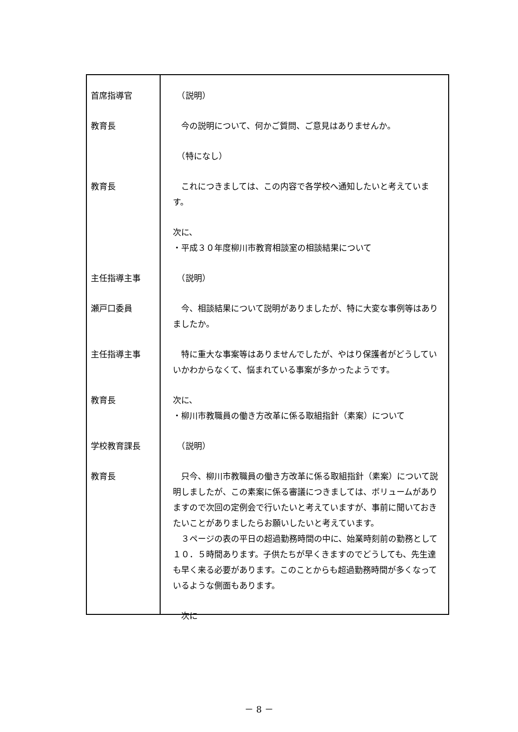| 首席指導官 | （説明） |
| 教育長 | 今の説明について、何かご質問、ご意見はありませんか。 |
| | （特になし） |
| 教育長 | これにつきましては、この内容で各学校へ通知したいと考えています。 |
| | 次に、 ・平成３０年度柳川市教育相談室の相談結果について |
| 主任指導主事 | （説明） |
| 瀬戸口委員 | 今、相談結果について説明がありましたが、特に大変な事例等はありましたか。 |
| 主任指導主事 | 特に重大な事案等はありませんでしたが、やはり保護者がどうしていいかわからなくて、悩まれている事案が多かったようです。 |
| 教育長 | 次に、 ・柳川市教職員の働き方改革に係る取組指針（素案）について |
| 学校教育課長 | （説明） |
| 教育長 | 只今、柳川市教職員の働き方改革に係る取組指針（素案）について説明しましたが、この素案に係る審議につきましては、ボリュームがありますので次回の定例会で行いたいと考えていますが、事前に聞いておきたいことがありましたらお願いしたいと考えています。 ３ページの表の平日の超過勤務時間の中に、始業時刻前の勤務として１０．５時間あります。子供たちが早くきますのでどうしても、先生達も早く来る必要があります。このことからも超過勤務時間が多くなっているような側面もあります。 |
| | 次に |
－ 8 －